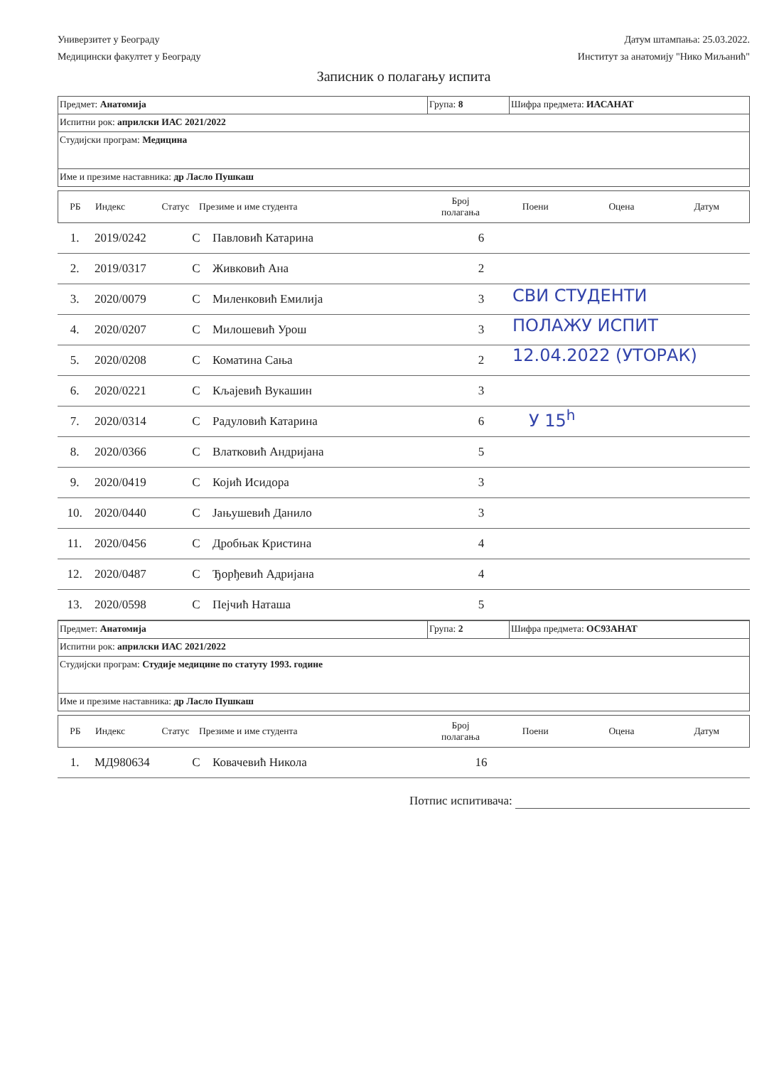Универзитет у Београду
Медицински факултет у Београду
Датум штампања: 25.03.2022.
Институт за анатомију "Нико Миљанић"
Записник о полагању испита
| Предмет: Анатомија | Група: 8 | Шифра предмета: ИАСАНАТ |
| Испитни рок: априлски ИАС 2021/2022 | | |
| Студијски програм: Медицина | | |
| Име и презиме наставника: др Ласло Пушкаш | | |
| РБ | Индекс | Статус | Презиме и име студента | Број полагања | Поени | Оцена | Датум |
| 1. | 2019/0242 | С | Павловић Катарина | 6 | |
| 2. | 2019/0317 | С | Живковић Ана | 2 | |
| 3. | 2020/0079 | С | Миленковић Емилија | 3 | |
| 4. | 2020/0207 | С | Милошевић Урош | 3 | |
| 5. | 2020/0208 | С | Коматина Сања | 2 | |
| 6. | 2020/0221 | С | Кљајевић Вукашин | 3 | |
| 7. | 2020/0314 | С | Радуловић Катарина | 6 | |
| 8. | 2020/0366 | С | Влатковић Андријана | 5 | |
| 9. | 2020/0419 | С | Којић Исидора | 3 | |
| 10. | 2020/0440 | С | Јањушевић Данило | 3 | |
| 11. | 2020/0456 | С | Дробњак Кристина | 4 | |
| 12. | 2020/0487 | С | Ђорђевић Адријана | 4 | |
| 13. | 2020/0598 | С | Пејчић Наташа | 5 | |
СВИ СТУДЕНТИ
ПОЛАЖУ ИСПИТ
12.04.2022 (УТОРАК)
У 15<sup>h</sup>
| Предмет: Анатомија | Група: 2 | Шифра предмета: ОС93АНАТ |
| Испитни рок: априлски ИАС 2021/2022 | | |
| Студијски програм: Студије медицине по статуту 1993. године | | |
| Име и презиме наставника: др Ласло Пушкаш | | |
| РБ | Индекс | Статус | Презиме и име студента | Број полагања | Поени | Оцена | Датум |
| 1. | МД980634 | С | Ковачевић Никола | 16 | |
Потпис испитивача: